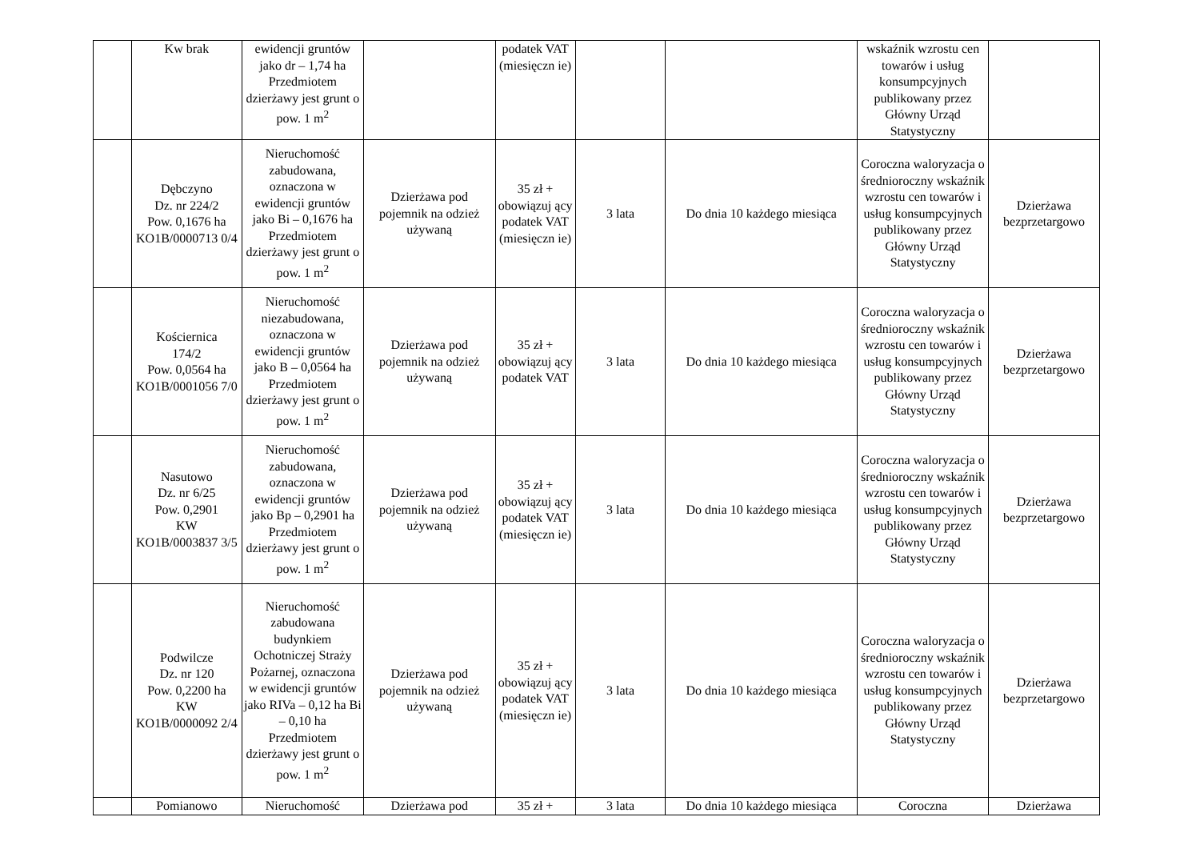| | Kw brak | ewidencji gruntów jako dr – 1,74 ha Przedmiotem dzierżawy jest grunt o pow. 1 m<sup>2</sup> | | podatek VAT (miesięczn ie) | | | wskaźnik wzrostu cen towarów i usług konsumpcyjnych publikowany przez Główny Urząd Statystyczny | |
| | Dębczyno Dz. nr 224/2 Pow. 0,1676 ha KO1B/0000713 0/4 | Nieruchomość zabudowana, oznaczona w ewidencji gruntów jako Bi – 0,1676 ha Przedmiotem dzierżawy jest grunt o pow. 1 m<sup>2</sup> | Dzierżawa pod pojemnik na odzież używaną | 35 zł + obowiązuj ący podatek VAT (miesięczn ie) | 3 lata | Do dnia 10 każdego miesiąca | Coroczna waloryzacja o średnioroczny wskaźnik wzrostu cen towarów i usług konsumpcyjnych publikowany przez Główny Urząd Statystyczny | Dzierżawa bezprzetargowo |
| | Kościernica 174/2 Pow. 0,0564 ha KO1B/0001056 7/0 | Nieruchomość niezabudowana, oznaczona w ewidencji gruntów jako B – 0,0564 ha Przedmiotem dzierżawy jest grunt o pow. 1 m<sup>2</sup> | Dzierżawa pod pojemnik na odzież używaną | 35 zł + obowiązuj ący podatek VAT | 3 lata | Do dnia 10 każdego miesiąca | Coroczna waloryzacja o średnioroczny wskaźnik wzrostu cen towarów i usług konsumpcyjnych publikowany przez Główny Urząd Statystyczny | Dzierżawa bezprzetargowo |
| | Nasutowo Dz. nr 6/25 Pow. 0,2901 KW KO1B/0003837 3/5 | Nieruchomość zabudowana, oznaczona w ewidencji gruntów jako Bp – 0,2901 ha Przedmiotem dzierżawy jest grunt o pow. 1 m<sup>2</sup> | Dzierżawa pod pojemnik na odzież używaną | 35 zł + obowiązuj ący podatek VAT (miesięczn ie) | 3 lata | Do dnia 10 każdego miesiąca | Coroczna waloryzacja o średnioroczny wskaźnik wzrostu cen towarów i usług konsumpcyjnych publikowany przez Główny Urząd Statystyczny | Dzierżawa bezprzetargowo |
| | Podwilcze Dz. nr 120 Pow. 0,2200 ha KW KO1B/0000092 2/4 | Nieruchomość zabudowana budynkiem Ochotniczej Straży Pożarnej, oznaczona w ewidencji gruntów jako RIVa – 0,12 ha Bi – 0,10 ha Przedmiotem dzierżawy jest grunt o pow. 1 m<sup>2</sup> | Dzierżawa pod pojemnik na odzież używaną | 35 zł + obowiązuj ący podatek VAT (miesięczn ie) | 3 lata | Do dnia 10 każdego miesiąca | Coroczna waloryzacja o średnioroczny wskaźnik wzrostu cen towarów i usług konsumpcyjnych publikowany przez Główny Urząd Statystyczny | Dzierżawa bezprzetargowo |
| | Pomianowo | Nieruchomość | Dzierżawa pod | 35 zł + | 3 lata | Do dnia 10 każdego miesiąca | Coroczna | Dzierżawa |